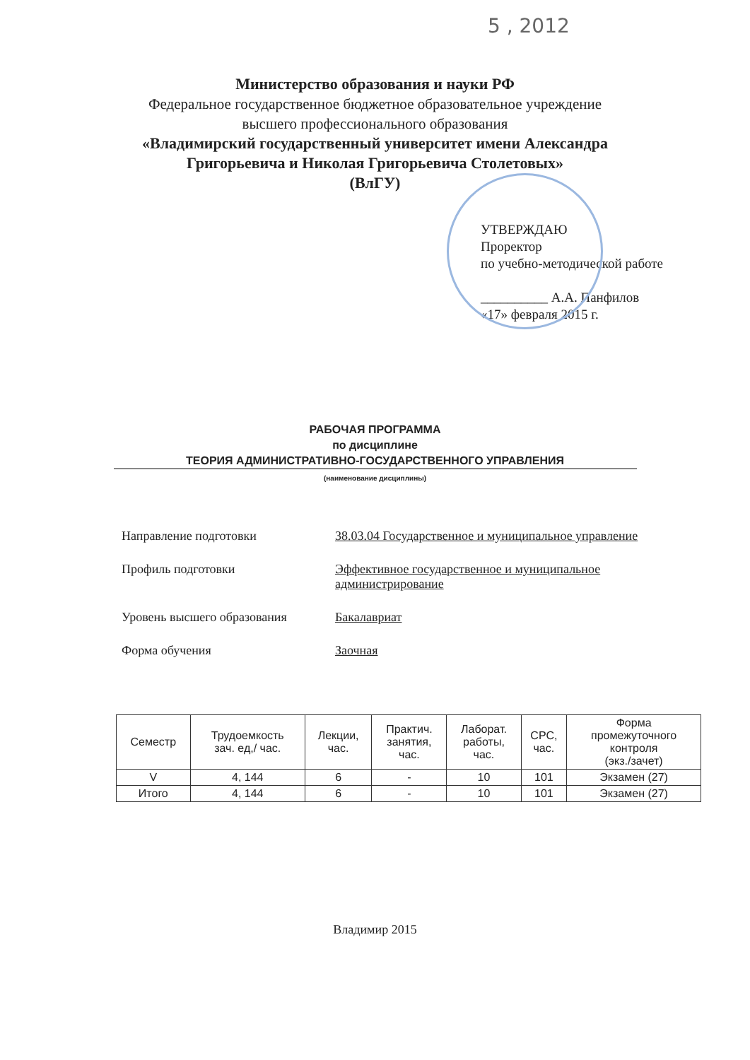5 , 2012
Министерство образования и науки РФ
Федеральное государственное бюджетное образовательное учреждение
высшего профессионального образования
«Владимирский государственный университет имени Александра
Григорьевича и Николая Григорьевича Столетовых»
(ВлГУ)
УТВЕРЖДАЮ
Проректор
по учебно-методической работе
__________ А.А. Панфилов
«17» февраля 2015 г.
РАБОЧАЯ ПРОГРАММА
по дисциплине
ТЕОРИЯ АДМИНИСТРАТИВНО-ГОСУДАРСТВЕННОГО УПРАВЛЕНИЯ
(наименование дисциплины)
Направление подготовки 38.03.04 Государственное и муниципальное управление
Профиль подготовки Эффективное государственное и муниципальное администрирование
Уровень высшего образования Бакалавриат
Форма обучения Заочная
| Семестр | Трудоемкость зач. ед,/ час. | Лекции, час. | Практич. занятия, час. | Лаборат. работы, час. | СРС, час. | Форма промежуточного контроля (экз./зачет) |
| --- | --- | --- | --- | --- | --- | --- |
| V | 4, 144 | 6 | - | 10 | 101 | Экзамен (27) |
| Итого | 4, 144 | 6 | - | 10 | 101 | Экзамен (27) |
Владимир 2015